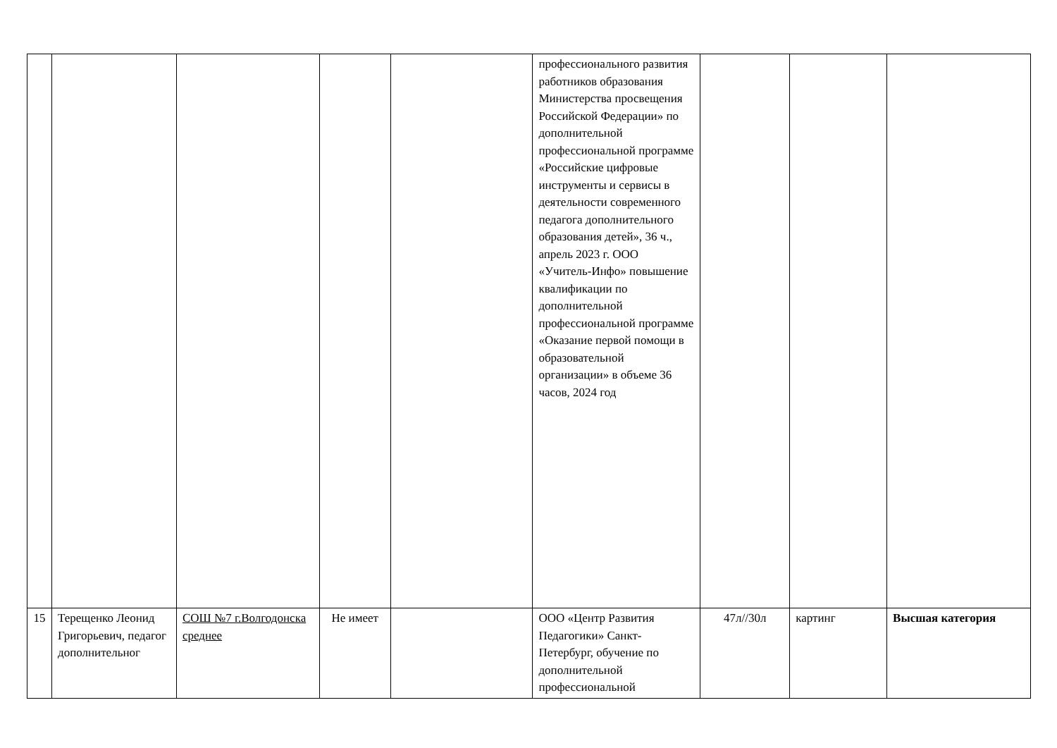| | | | | | профессионального развития работников образования Министерства просвещения Российской Федерации» по дополнительной профессиональной программе «Российские цифровые инструменты и сервисы в деятельности современного педагога дополнительного образования детей», 36 ч., апрель 2023 г. ООО «Учитель-Инфо» повышение квалификации по дополнительной профессиональной программе «Оказание первой помощи в образовательной организации» в объеме 36 часов, 2024 год | | | |
| 15 | Терещенко Леонид Григорьевич, педагог дополнительног | СОШ №7 г.Волгодонска среднее | Не имеет | | ООО «Центр Развития Педагогики» Санкт-Петербург, обучение по дополнительной профессиональной | 47л//30л | картинг | Высшая категория |